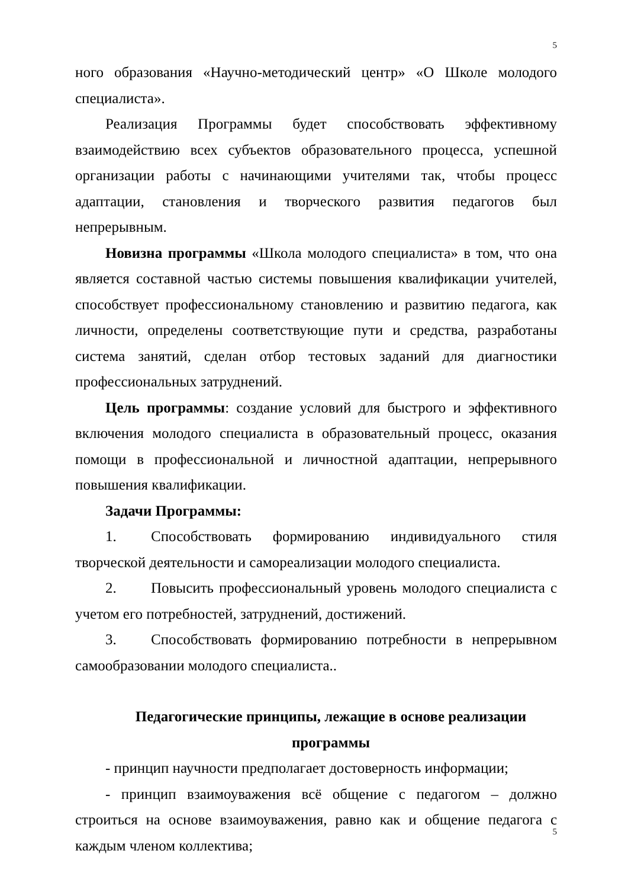5
ного образования «Научно-методический центр» «О Школе молодого специалиста».
Реализация Программы будет способствовать эффективному взаимодействию всех субъектов образовательного процесса, успешной организации работы с начинающими учителями так, чтобы процесс адаптации, становления и творческого развития педагогов был непрерывным.
Новизна программы «Школа молодого специалиста» в том, что она является составной частью системы повышения квалификации учителей, способствует профессиональному становлению и развитию педагога, как личности, определены соответствующие пути и средства, разработаны система занятий, сделан отбор тестовых заданий для диагностики профессиональных затруднений.
Цель программы: создание условий для быстрого и эффективного включения молодого специалиста в образовательный процесс, оказания помощи в профессиональной и личностной адаптации, непрерывного повышения квалификации.
Задачи Программы:
1. Способствовать формированию индивидуального стиля творческой деятельности и самореализации молодого специалиста.
2. Повысить профессиональный уровень молодого специалиста с учетом его потребностей, затруднений, достижений.
3. Способствовать формированию потребности в непрерывном самообразовании молодого специалиста..
Педагогические принципы, лежащие в основе реализации программы
- принцип научности предполагает достоверность информации;
- принцип взаимоуважения всё общение с педагогом – должно строиться на основе взаимоуважения, равно как и общение педагога с каждым членом коллектива;
5